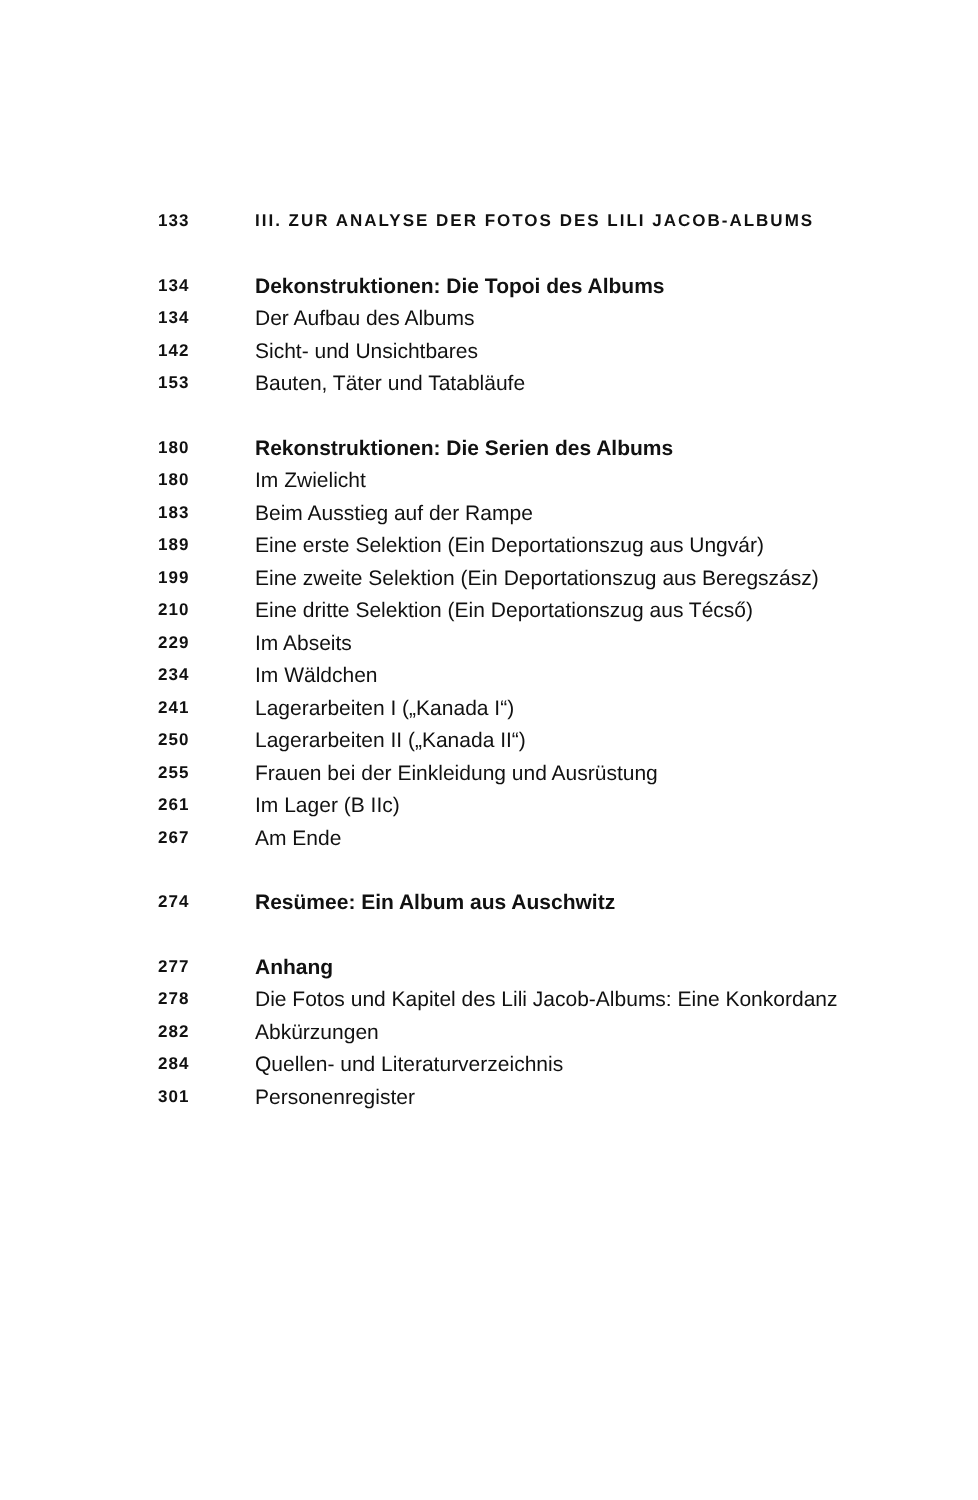133 III. ZUR ANALYSE DER FOTOS DES LILI JACOB-ALBUMS
134 Dekonstruktionen: Die Topoi des Albums
134 Der Aufbau des Albums
142 Sicht- und Unsichtbares
153 Bauten, Täter und Tatabläufe
180 Rekonstruktionen: Die Serien des Albums
180 Im Zwielicht
183 Beim Ausstieg auf der Rampe
189 Eine erste Selektion (Ein Deportationszug aus Ungvár)
199 Eine zweite Selektion (Ein Deportationszug aus Beregszász)
210 Eine dritte Selektion (Ein Deportationszug aus Técső)
229 Im Abseits
234 Im Wäldchen
241 Lagerarbeiten I („Kanada I“)
250 Lagerarbeiten II („Kanada II“)
255 Frauen bei der Einkleidung und Ausrüstung
261 Im Lager (B IIc)
267 Am Ende
274 Resümee: Ein Album aus Auschwitz
277 Anhang
278 Die Fotos und Kapitel des Lili Jacob-Albums: Eine Konkordanz
282 Abkürzungen
284 Quellen- und Literaturverzeichnis
301 Personenregister